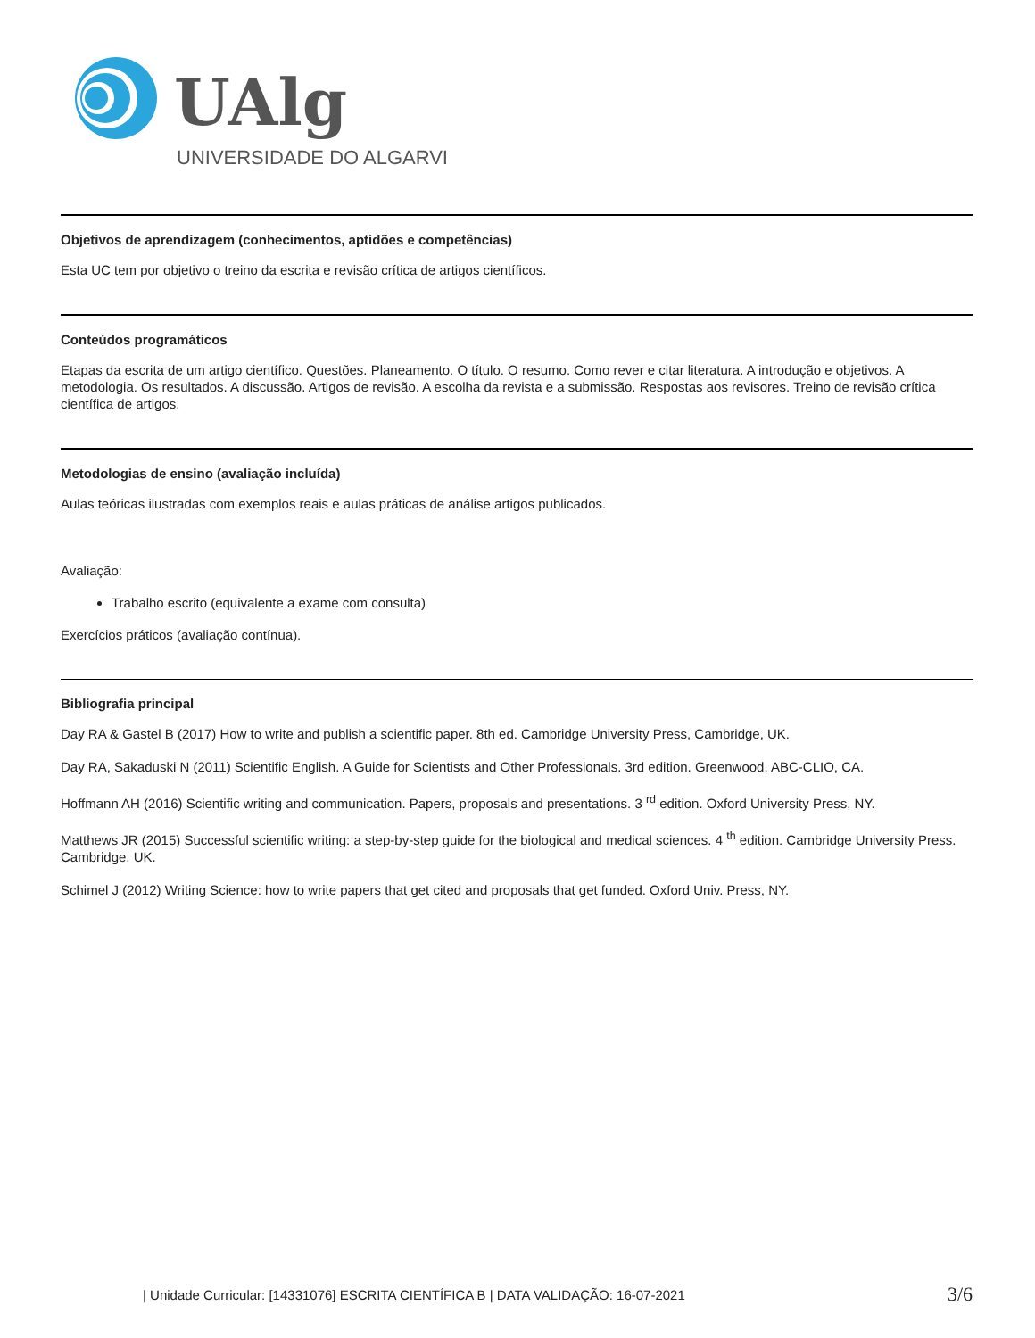UAlg
UNIVERSIDADE DO ALGARVE
Objetivos de aprendizagem (conhecimentos, aptidões e competências)
Esta UC tem por objetivo o treino da escrita e revisão crítica de artigos científicos.
Conteúdos programáticos
Etapas da escrita de um artigo científico. Questões. Planeamento. O título. O resumo. Como rever e citar literatura. A introdução e objetivos. A metodologia. Os resultados. A discussão. Artigos de revisão. A escolha da revista e a submissão. Respostas aos revisores. Treino de revisão crítica científica de artigos.
Metodologias de ensino (avaliação incluída)
Aulas teóricas ilustradas com exemplos reais e aulas práticas de análise artigos publicados.
Avaliação:
Trabalho escrito (equivalente a exame com consulta)
Exercícios práticos (avaliação contínua).
Bibliografia principal
Day RA & Gastel B (2017) How to write and publish a scientific paper. 8th ed. Cambridge University Press, Cambridge, UK.
Day RA, Sakaduski N (2011) Scientific English. A Guide for Scientists and Other Professionals. 3rd edition. Greenwood, ABC-CLIO, CA.
Hoffmann AH (2016) Scientific writing and communication. Papers, proposals and presentations. 3 <sup>rd</sup> edition. Oxford University Press, NY.
Matthews JR (2015) Successful scientific writing: a step-by-step guide for the biological and medical sciences. 4 <sup>th</sup> edition. Cambridge University Press. Cambridge, UK.
Schimel J (2012) Writing Science: how to write papers that get cited and proposals that get funded. Oxford Univ. Press, NY.
| Unidade Curricular: [14331076] ESCRITA CIENTÍFICA B | DATA VALIDAÇÃO: 16-07-2021 3/6